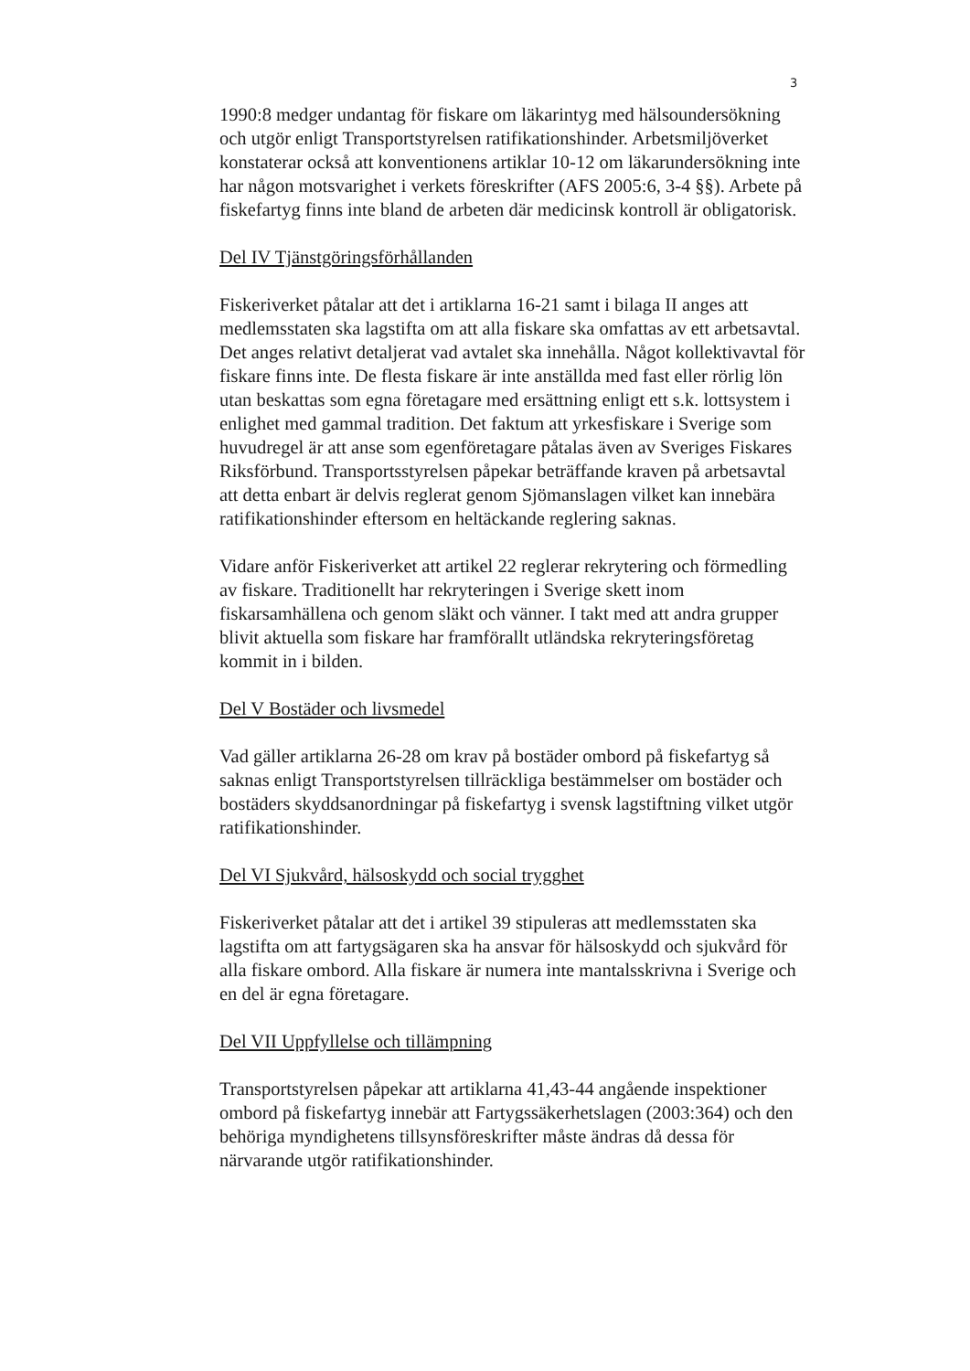3
1990:8 medger undantag för fiskare om läkarintyg med hälsoundersökning och utgör enligt Transportstyrelsen ratifikationshinder. Arbetsmiljöverket konstaterar också att konventionens artiklar 10-12 om läkarundersökning inte har någon motsvarighet i verkets föreskrifter (AFS 2005:6, 3-4 §§). Arbete på fiskefartyg finns inte bland de arbeten där medicinsk kontroll är obligatorisk.
Del IV Tjänstgöringsförhållanden
Fiskeriverket påtalar att det i artiklarna 16-21 samt i bilaga II anges att medlemsstaten ska lagstifta om att alla fiskare ska omfattas av ett arbetsavtal. Det anges relativt detaljerat vad avtalet ska innehålla. Något kollektivavtal för fiskare finns inte. De flesta fiskare är inte anställda med fast eller rörlig lön utan beskattas som egna företagare med ersättning enligt ett s.k. lottsystem i enlighet med gammal tradition. Det faktum att yrkesfiskare i Sverige som huvudregel är att anse som egenföretagare påtalas även av Sveriges Fiskares Riksförbund. Transportsstyrelsen påpekar beträffande kraven på arbetsavtal att detta enbart är delvis reglerat genom Sjömanslagen vilket kan innebära ratifikationshinder eftersom en heltäckande reglering saknas.
Vidare anför Fiskeriverket att artikel 22 reglerar rekrytering och förmedling av fiskare. Traditionellt har rekryteringen i Sverige skett inom fiskarsamhällena och genom släkt och vänner. I takt med att andra grupper blivit aktuella som fiskare har framförallt utländska rekryteringsföretag kommit in i bilden.
Del V Bostäder och livsmedel
Vad gäller artiklarna 26-28 om krav på bostäder ombord på fiskefartyg så saknas enligt Transportstyrelsen tillräckliga bestämmelser om bostäder och bostäders skyddsanordningar på fiskefartyg i svensk lagstiftning vilket utgör ratifikationshinder.
Del VI Sjukvård, hälsoskydd och social trygghet
Fiskeriverket påtalar att det i artikel 39 stipuleras att medlemsstaten ska lagstifta om att fartygsägaren ska ha ansvar för hälsoskydd och sjukvård för alla fiskare ombord. Alla fiskare är numera inte mantalsskrivna i Sverige och en del är egna företagare.
Del VII Uppfyllelse och tillämpning
Transportstyrelsen påpekar att artiklarna 41,43-44 angående inspektioner ombord på fiskefartyg innebär att Fartygssäkerhetslagen (2003:364) och den behöriga myndighetens tillsynsföreskrifter måste ändras då dessa för närvarande utgör ratifikationshinder.